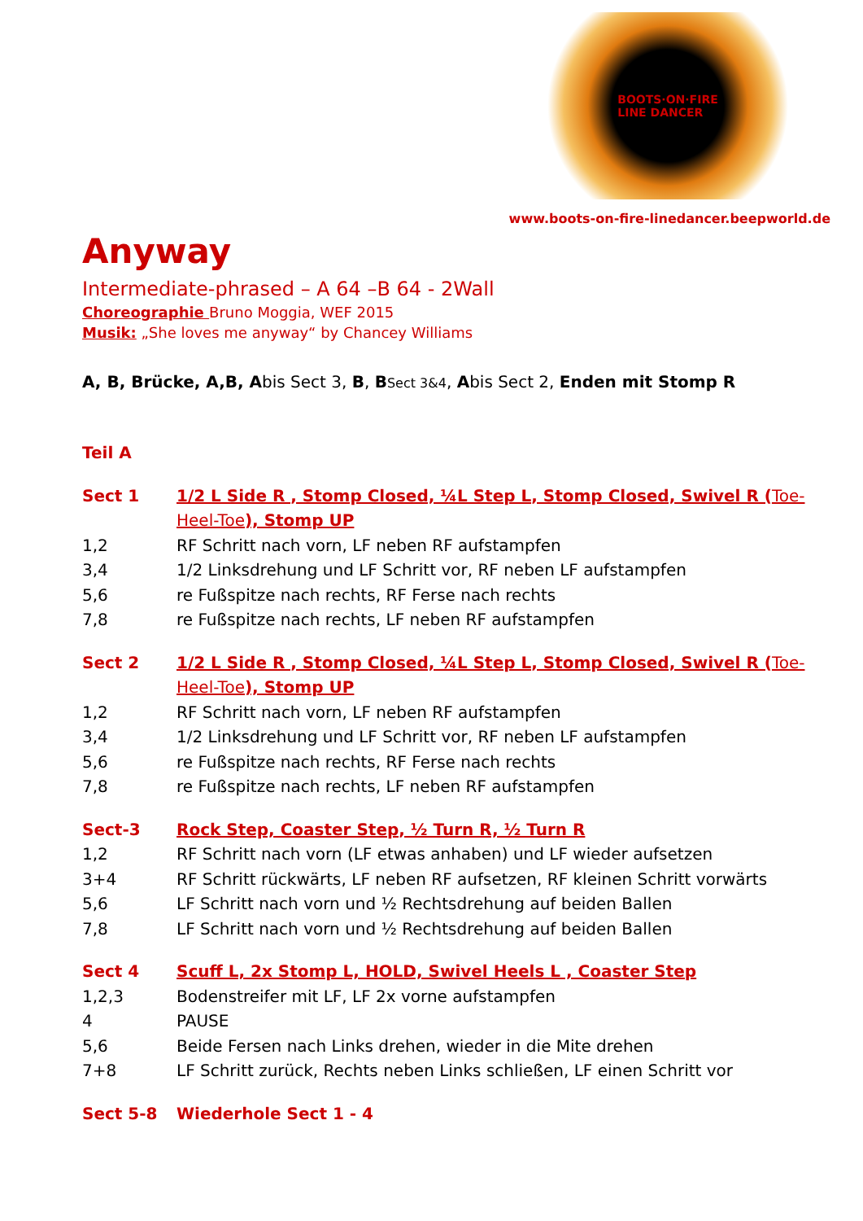BOOTS·ON·FIRE
LINE DANCER
www.boots-on-fire-linedancer.beepworld.de
Anyway
Intermediate-phrased – A 64 –B 64 - 2Wall
Choreographie Bruno Moggia, WEF 2015
Musik: „She loves me anyway“ by Chancey Williams
A, B, Brücke, A,B, Abis Sect 3, B, BSect 3&4, Abis Sect 2, Enden mit Stomp R
Teil A
Sect 1 1/2 L Side R , Stomp Closed, ¼L Step L, Stomp Closed, Swivel R (Toe-Heel-Toe), Stomp UP
1,2 RF Schritt nach vorn, LF neben RF aufstampfen
3,4 1/2 Linksdrehung und LF Schritt vor, RF neben LF aufstampfen
5,6 re Fußspitze nach rechts, RF Ferse nach rechts
7,8 re Fußspitze nach rechts, LF neben RF aufstampfen
Sect 2 1/2 L Side R , Stomp Closed, ¼L Step L, Stomp Closed, Swivel R (Toe-Heel-Toe), Stomp UP
1,2 RF Schritt nach vorn, LF neben RF aufstampfen
3,4 1/2 Linksdrehung und LF Schritt vor, RF neben LF aufstampfen
5,6 re Fußspitze nach rechts, RF Ferse nach rechts
7,8 re Fußspitze nach rechts, LF neben RF aufstampfen
Sect-3 Rock Step, Coaster Step, ½ Turn R, ½ Turn R
1,2 RF Schritt nach vorn (LF etwas anhaben) und LF wieder aufsetzen
3+4 RF Schritt rückwärts, LF neben RF aufsetzen, RF kleinen Schritt vorwärts
5,6 LF Schritt nach vorn und ½ Rechtsdrehung auf beiden Ballen
7,8 LF Schritt nach vorn und ½ Rechtsdrehung auf beiden Ballen
Sect 4 Scuff L, 2x Stomp L, HOLD, Swivel Heels L , Coaster Step
1,2,3 Bodenstreifer mit LF, LF 2x vorne aufstampfen
4 PAUSE
5,6 Beide Fersen nach Links drehen, wieder in die Mite drehen
7+8 LF Schritt zurück, Rechts neben Links schließen, LF einen Schritt vor
Sect 5-8 Wiederhole Sect 1 - 4